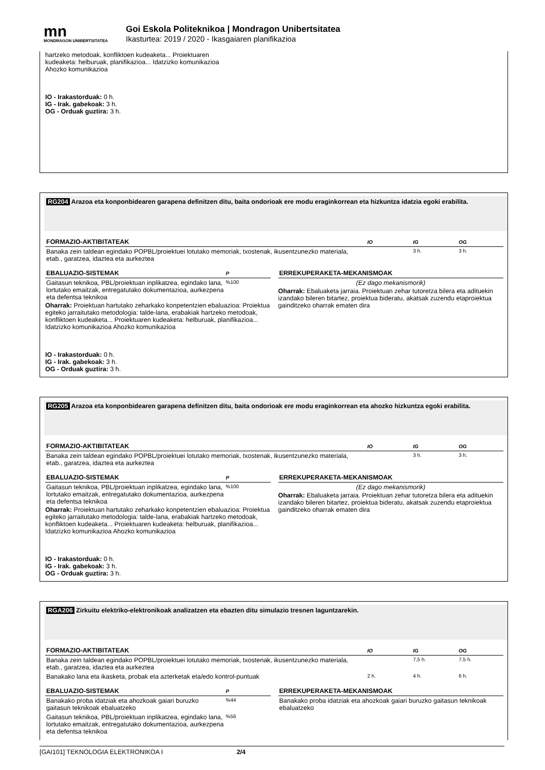mn
MONDRAGON UNIBERTSITATEA
Goi Eskola Politeknikoa | Mondragon Unibertsitatea
Ikasturtea: 2019 / 2020 - Ikasgaiaren planifikazioa
hartzeko metodoak, konfliktoen kudeaketa... Proiektuaren
kudeaketa: helburuak, planifikazioa... Idatzizko komunikazioa
Ahozko komunikazioa
IO - Irakastorduak: 0 h.
IG - Irak. gabekoak: 3 h.
OG - Orduak guztira: 3 h.
RG204 Arazoa eta konponbidearen garapena definitzen ditu, baita ondorioak ere modu eraginkorrean eta hizkuntza idatzia egoki erabilita.
| FORMAZIO-AKTIBITATEAK | IO | IG | OG |
| --- | --- | --- | --- |
| Banaka zein taldean egindako POPBL/proiektuei lotutako memoriak, txostenak, ikusentzunezko materiala, etab., garatzea, idaztea eta aurkeztea | | 3 h. | 3 h. |
| EBALUAZIO-SISTEMAK | P |
| --- | --- |
| Gaitasun teknikoa, PBL/proiektuan inplikatzea, egindako lana, lortutako emaitzak, entregatutako dokumentazioa, aurkezpena eta defentsa teknikoa | %100 |
Oharrak: Proiektuan hartutako zeharkako konpetentzien ebaluazioa: Proiektua egiteko jarraitutako metodologia: talde-lana, erabakiak hartzeko metodoak, konfliktoen kudeaketa... Proiektuaren kudeaketa: helburuak, planifikazioa... Idatzizko komunikazioa Ahozko komunikazioa
| ERREKUPERAKETA-MEKANISMOAK |
| --- |
| (Ez dago mekanismorik) |
Oharrak: Ebaluaketa jarraia. Proiektuan zehar tutoretza bilera eta adituekin izandako bileren bitartez, proiektua bideratu, akatsak zuzendu etaproiektua gainditzeko oharrak ematen dira
IO - Irakastorduak: 0 h.
IG - Irak. gabekoak: 3 h.
OG - Orduak guztira: 3 h.
RG205 Arazoa eta konponbidearen garapena definitzen ditu, baita ondorioak ere modu eraginkorrean eta ahozko hizkuntza egoki erabilita.
| FORMAZIO-AKTIBITATEAK | IO | IG | OG |
| --- | --- | --- | --- |
| Banaka zein taldean egindako POPBL/proiektuei lotutako memoriak, txostenak, ikusentzunezko materiala, etab., garatzea, idaztea eta aurkeztea | | 3 h. | 3 h. |
| EBALUAZIO-SISTEMAK | P |
| --- | --- |
| Gaitasun teknikoa, PBL/proiektuan inplikatzea, egindako lana, lortutako emaitzak, entregatutako dokumentazioa, aurkezpena eta defentsa teknikoa | %100 |
Oharrak: Proiektuan hartutako zeharkako konpetentzien ebaluazioa: Proiektua egiteko jarraitutako metodologia: talde-lana, erabakiak hartzeko metodoak, konfliktoen kudeaketa... Proiektuaren kudeaketa: helburuak, planifikazioa... Idatzizko komunikazioa Ahozko komunikazioa
| ERREKUPERAKETA-MEKANISMOAK |
| --- |
| (Ez dago mekanismorik) |
Oharrak: Ebaluaketa jarraia. Proiektuan zehar tutoretza bilera eta adituekin izandako bileren bitartez, proiektua bideratu, akatsak zuzendu etaproiektua gainditzeko oharrak ematen dira
IO - Irakastorduak: 0 h.
IG - Irak. gabekoak: 3 h.
OG - Orduak guztira: 3 h.
RGA206 Zirkuitu elektriko-elektronikoak analizatzen eta ebazten ditu simulazio tresnen laguntzarekin.
| FORMAZIO-AKTIBITATEAK | IO | IG | OG |
| --- | --- | --- | --- |
| Banaka zein taldean egindako POPBL/proiektuei lotutako memoriak, txostenak, ikusentzunezko materiala, etab., garatzea, idaztea eta aurkeztea | | 7,5 h. | 7,5 h. |
| Banakako lana eta ikasketa, probak eta azterketak eta/edo kontrol-puntuak | 2 h. | 4 h. | 6 h. |
| EBALUAZIO-SISTEMAK | P |
| --- | --- |
| Banakako proba idatziak eta ahozkoak gaiari buruzko gaitasun teknikoak ebaluatzeko | %44 |
| Gaitasun teknikoa, PBL/proiektuan inplikatzea, egindako lana, lortutako emaitzak, entregatutako dokumentazioa, aurkezpena eta defentsa teknikoa | %56 |
| ERREKUPERAKETA-MEKANISMOAK |
| --- |
| Banakako proba idatziak eta ahozkoak gaiari buruzko gaitasun teknikoak ebaluatzeko |
[GAI101] TEKNOLOGIA ELEKTRONIKOA I 2/4